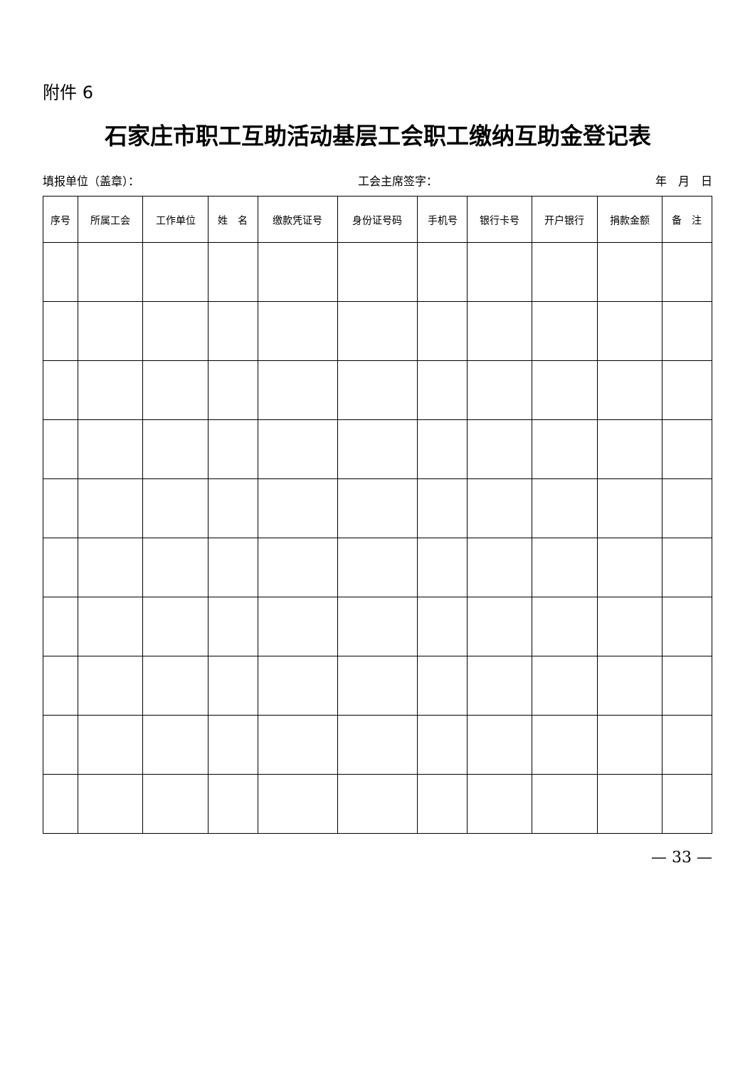附件 6
石家庄市职工互助活动基层工会职工缴纳互助金登记表
填报单位（盖章）： 工会主席签字： 年　月　日
| 序号 | 所属工会 | 工作单位 | 姓 名 | 缴款凭证号 | 身份证号码 | 手机号 | 银行卡号 | 开户银行 | 捐款金额 | 备 注 |
| --- | --- | --- | --- | --- | --- | --- | --- | --- | --- | --- |
— 33 —